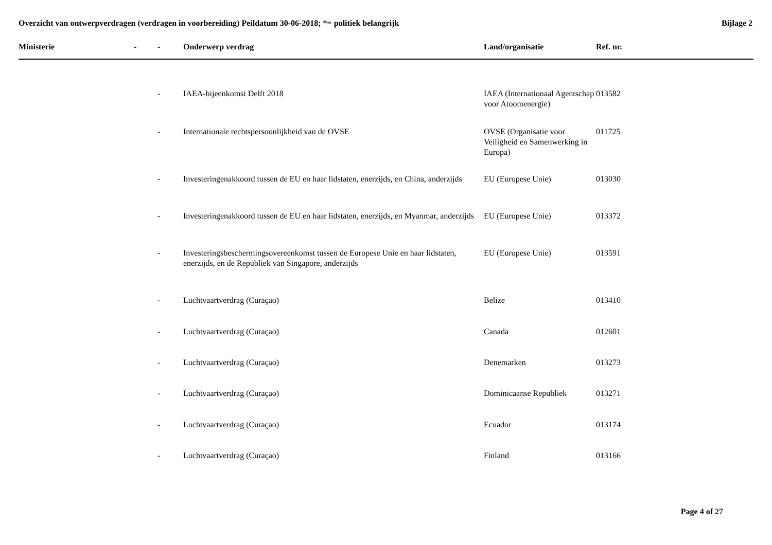Overzicht van ontwerpverdragen (verdragen in voorbereiding) Peildatum 30-06-2018; *= politiek belangrijk Bijlage 2
| Ministerie | - | - | Onderwerp verdrag | Land/organisatie | Ref. nr. |
| --- | --- | --- | --- | --- | --- |
| | | - | IAEA-bijeenkomst Delft 2018 | IAEA (Internationaal Agentschap voor Atoomenergie) | 013582 |
| | | - | Internationale rechtspersoonlijkheid van de OVSE | OVSE (Organisatie voor Veiligheid en Samenwerking in Europa) | 011725 |
| | | - | Investeringenakkoord tussen de EU en haar lidstaten, enerzijds, en China, anderzijds | EU (Europese Unie) | 013030 |
| | | - | Investeringenakkoord tussen de EU en haar lidstaten, enerzijds, en Myanmar, anderzijds | EU (Europese Unie) | 013372 |
| | | - | Investeringsbeschermingsovereenkomst tussen de Europese Unie en haar lidstaten, enerzijds, en de Republiek van Singapore, anderzijds | EU (Europese Unie) | 013591 |
| | | - | Luchtvaartverdrag (Curaçao) | Belize | 013410 |
| | | - | Luchtvaartverdrag (Curaçao) | Canada | 012601 |
| | | - | Luchtvaartverdrag (Curaçao) | Denemarken | 013273 |
| | | - | Luchtvaartverdrag (Curaçao) | Dominicaanse Republiek | 013271 |
| | | - | Luchtvaartverdrag (Curaçao) | Ecuador | 013174 |
| | | - | Luchtvaartverdrag (Curaçao) | Finland | 013166 |
Page 4 of 27